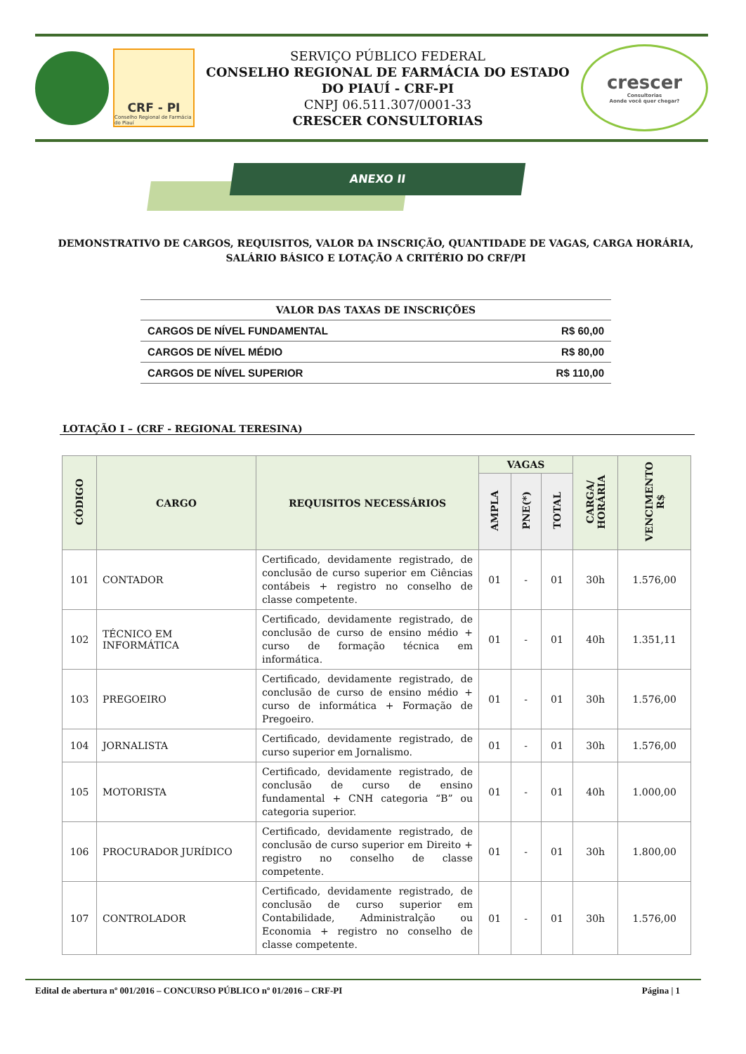CRF - PI
Conselho Regional de Farmácia do Piauí
SERVIÇO PÚBLICO FEDERAL
CONSELHO REGIONAL DE FARMÁCIA DO ESTADO DO PIAUÍ - CRF-PI
CNPJ 06.511.307/0001-33
CRESCER CONSULTORIAS
crescer
Consultorias
Aonde você quer chegar?
ANEXO II
DEMONSTRATIVO DE CARGOS, REQUISITOS, VALOR DA INSCRIÇÃO, QUANTIDADE DE VAGAS, CARGA HORÁRIA, SALÁRIO BÁSICO E LOTAÇÃO A CRITÉRIO DO CRF/PI
| VALOR DAS TAXAS DE INSCRIÇÕES | |
| --- | --- |
| CARGOS DE NÍVEL FUNDAMENTAL | R$ 60,00 |
| CARGOS DE NÍVEL MÉDIO | R$ 80,00 |
| CARGOS DE NÍVEL SUPERIOR | R$ 110,00 |
LOTAÇÃO I – (CRF - REGIONAL TERESINA)
| CÓDIGO | CARGO | REQUISITOS NECESSÁRIOS | VAGAS | | | CARGA/ HORÁRIA | VENCIMENTO R$ |
| --- | --- | --- | --- | --- | --- | --- | --- |
| | | | AMPLA | PNE(*) | TOTAL | | |
| 101 | CONTADOR | Certificado, devidamente registrado, de conclusão de curso superior em Ciências contábeis + registro no conselho de classe competente. | 01 | - | 01 | 30h | 1.576,00 |
| 102 | TÉCNICO EM INFORMÁTICA | Certificado, devidamente registrado, de conclusão de curso de ensino médio + curso de formação técnica em informática. | 01 | - | 01 | 40h | 1.351,11 |
| 103 | PREGOEIRO | Certificado, devidamente registrado, de conclusão de curso de ensino médio + curso de informática + Formação de Pregoeiro. | 01 | - | 01 | 30h | 1.576,00 |
| 104 | JORNALISTA | Certificado, devidamente registrado, de curso superior em Jornalismo. | 01 | - | 01 | 30h | 1.576,00 |
| 105 | MOTORISTA | Certificado, devidamente registrado, de conclusão de curso de ensino fundamental + CNH categoria “B” ou categoria superior. | 01 | - | 01 | 40h | 1.000,00 |
| 106 | PROCURADOR JURÍDICO | Certificado, devidamente registrado, de conclusão de curso superior em Direito + registro no conselho de classe competente. | 01 | - | 01 | 30h | 1.800,00 |
| 107 | CONTROLADOR | Certificado, devidamente registrado, de conclusão de curso superior em Contabilidade, Administralção ou Economia + registro no conselho de classe competente. | 01 | - | 01 | 30h | 1.576,00 |
Edital de abertura nº 001/2016 – CONCURSO PÚBLICO nº 01/2016 – CRF-PI Página | 1